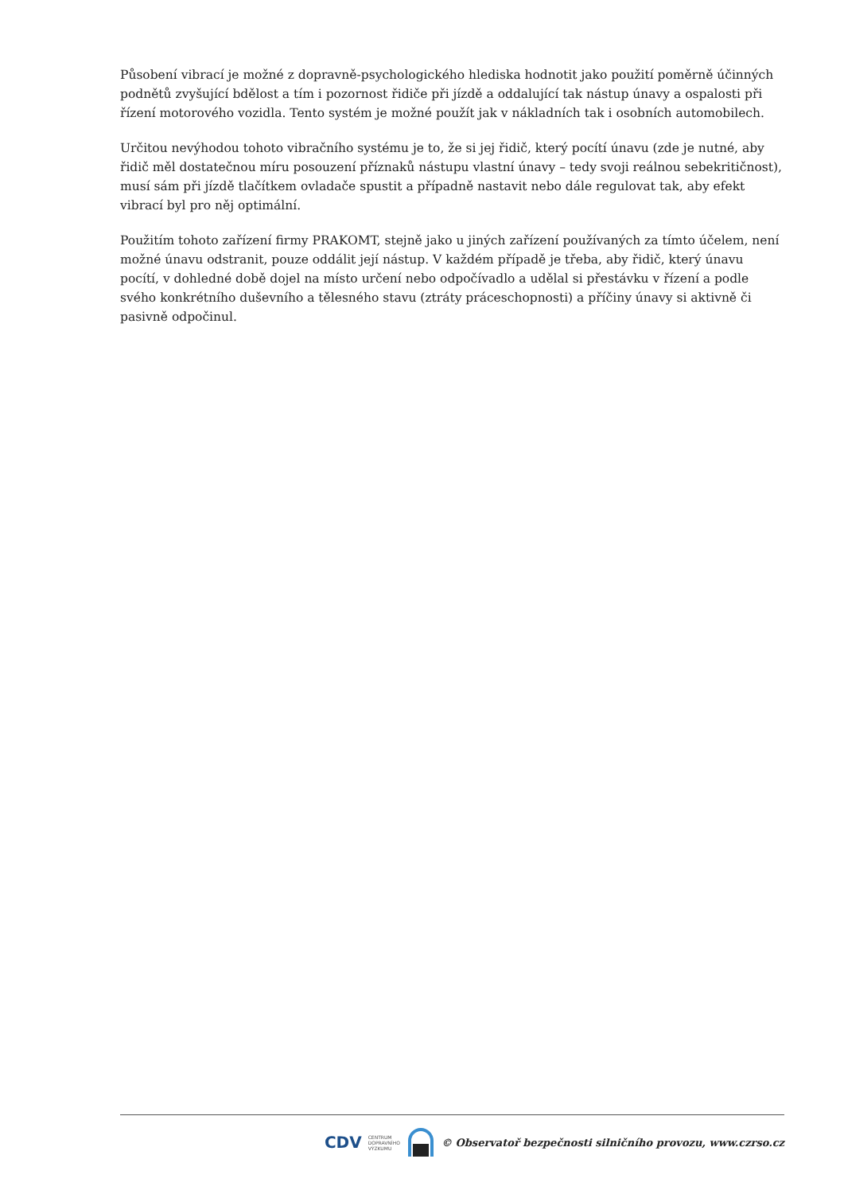Působení vibrací je možné z dopravně-psychologického hlediska hodnotit jako použití poměrně účinných podnětů zvyšující bdělost a tím i pozornost řidiče při jízdě a oddalující tak nástup únavy a ospalosti při řízení motorového vozidla. Tento systém je možné použít jak v nákladních tak i osobních automobilech.
Určitou nevýhodou tohoto vibračního systému je to, že si jej řidič, který pocítí únavu (zde je nutné, aby řidič měl dostatečnou míru posouzení příznaků nástupu vlastní únavy – tedy svoji reálnou sebekritičnost), musí sám při jízdě tlačítkem ovladače spustit a případně nastavit nebo dále regulovat tak, aby efekt vibrací byl pro něj optimální.
Použitím tohoto zařízení firmy PRAKOMT, stejně jako u jiných zařízení používaných za tímto účelem, není možné únavu odstranit, pouze oddálit její nástup. V každém případě je třeba, aby řidič, který únavu pocítí, v dohledné době dojel na místo určení nebo odpočívadlo a udělal si přestávku v řízení a podle svého konkrétního duševního a tělesného stavu (ztráty práceschopnosti) a příčiny únavy si aktivně či pasivně odpočinul.
CDV CENTRUM
DOPRAVNÍHO
VÝZKUMU © Observatoř bezpečnosti silničního provozu, www.czrso.cz